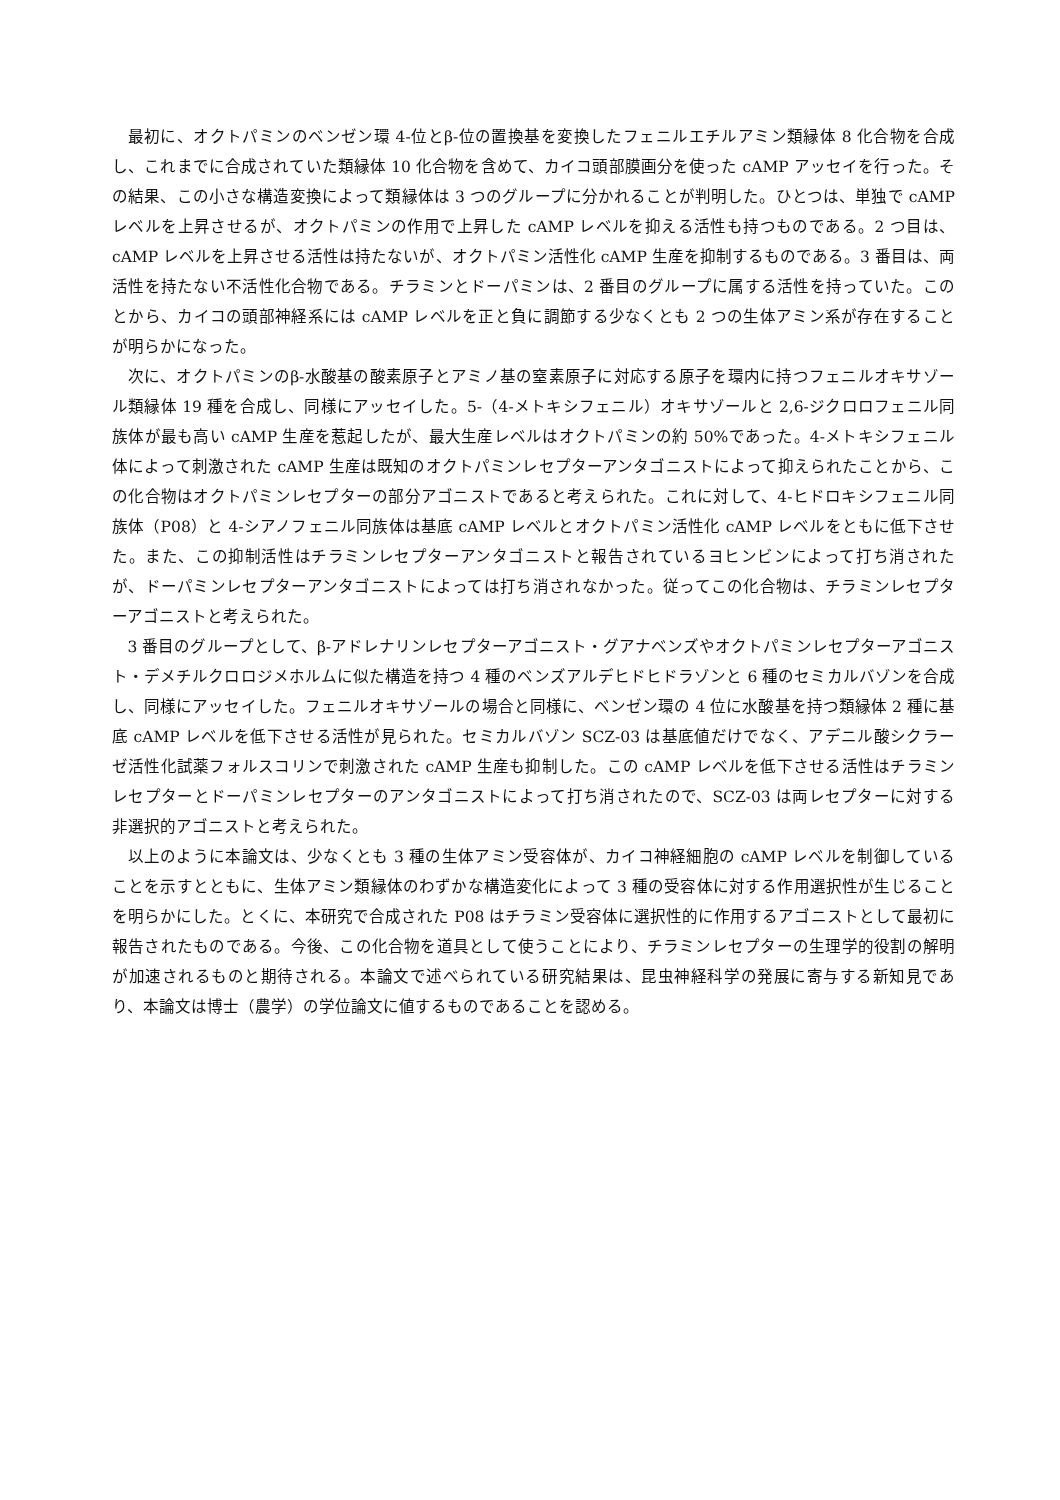最初に、オクトパミンのベンゼン環 4-位とβ-位の置換基を変換したフェニルエチルアミン類縁体 8 化合物を合成し、これまでに合成されていた類縁体 10 化合物を含めて、カイコ頭部膜画分を使った cAMP アッセイを行った。その結果、この小さな構造変換によって類縁体は 3 つのグループに分かれることが判明した。ひとつは、単独で cAMP レベルを上昇させるが、オクトパミンの作用で上昇した cAMP レベルを抑える活性も持つものである。2 つ目は、cAMP レベルを上昇させる活性は持たないが、オクトパミン活性化 cAMP 生産を抑制するものである。3 番目は、両活性を持たない不活性化合物である。チラミンとドーパミンは、2 番目のグループに属する活性を持っていた。このとから、カイコの頭部神経系には cAMP レベルを正と負に調節する少なくとも 2 つの生体アミン系が存在することが明らかになった。
次に、オクトパミンのβ-水酸基の酸素原子とアミノ基の窒素原子に対応する原子を環内に持つフェニルオキサゾール類縁体 19 種を合成し、同様にアッセイした。5-（4-メトキシフェニル）オキサゾールと 2,6-ジクロロフェニル同族体が最も高い cAMP 生産を惹起したが、最大生産レベルはオクトパミンの約 50%であった。4-メトキシフェニル体によって刺激された cAMP 生産は既知のオクトパミンレセプターアンタゴニストによって抑えられたことから、この化合物はオクトパミンレセプターの部分アゴニストであると考えられた。これに対して、4-ヒドロキシフェニル同族体（P08）と 4-シアノフェニル同族体は基底 cAMP レベルとオクトパミン活性化 cAMP レベルをともに低下させた。また、この抑制活性はチラミンレセプターアンタゴニストと報告されているヨヒンビンによって打ち消されたが、ドーパミンレセプターアンタゴニストによっては打ち消されなかった。従ってこの化合物は、チラミンレセプターアゴニストと考えられた。
3 番目のグループとして、β-アドレナリンレセプターアゴニスト・グアナベンズやオクトパミンレセプターアゴニスト・デメチルクロロジメホルムに似た構造を持つ 4 種のベンズアルデヒドヒドラゾンと 6 種のセミカルバゾンを合成し、同様にアッセイした。フェニルオキサゾールの場合と同様に、ベンゼン環の 4 位に水酸基を持つ類縁体 2 種に基底 cAMP レベルを低下させる活性が見られた。セミカルバゾン SCZ-03 は基底値だけでなく、アデニル酸シクラーゼ活性化試薬フォルスコリンで刺激された cAMP 生産も抑制した。この cAMP レベルを低下させる活性はチラミンレセプターとドーパミンレセプターのアンタゴニストによって打ち消されたので、SCZ-03 は両レセプターに対する非選択的アゴニストと考えられた。
以上のように本論文は、少なくとも 3 種の生体アミン受容体が、カイコ神経細胞の cAMP レベルを制御していることを示すとともに、生体アミン類縁体のわずかな構造変化によって 3 種の受容体に対する作用選択性が生じることを明らかにした。とくに、本研究で合成された P08 はチラミン受容体に選択性的に作用するアゴニストとして最初に報告されたものである。今後、この化合物を道具として使うことにより、チラミンレセプターの生理学的役割の解明が加速されるものと期待される。本論文で述べられている研究結果は、昆虫神経科学の発展に寄与する新知見であり、本論文は博士（農学）の学位論文に値するものであることを認める。